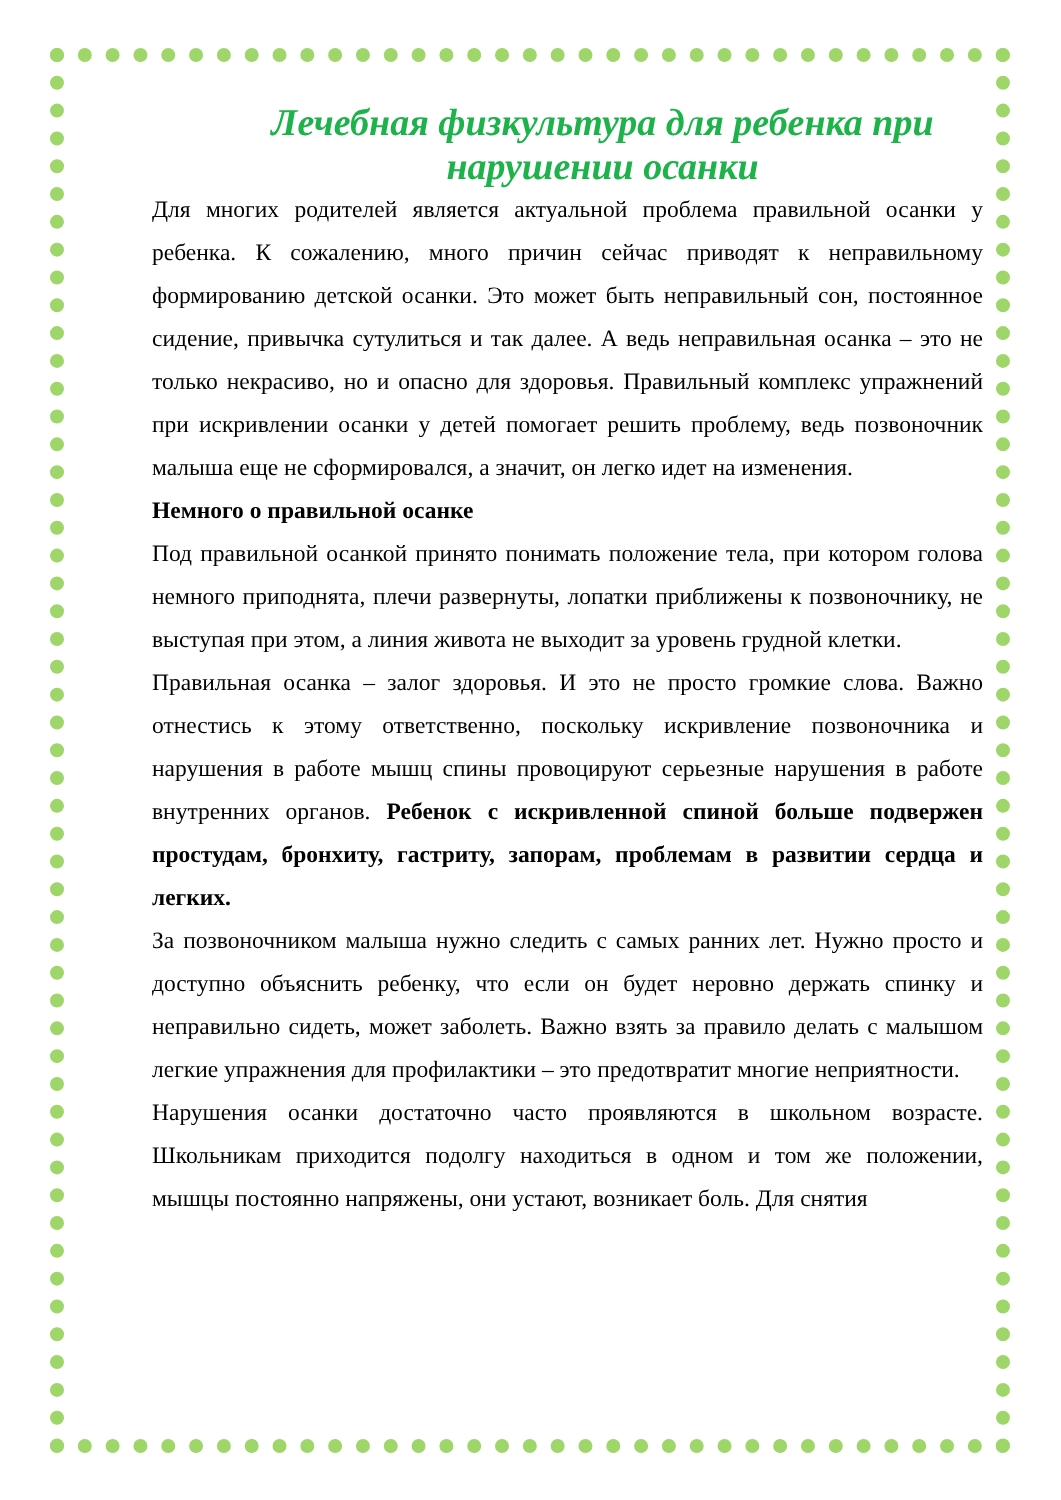Лечебная физкультура для ребенка при нарушении осанки
Для многих родителей является актуальной проблема правильной осанки у ребенка. К сожалению, много причин сейчас приводят к неправильному формированию детской осанки. Это может быть неправильный сон, постоянное сидение, привычка сутулиться и так далее. А ведь неправильная осанка – это не только некрасиво, но и опасно для здоровья. Правильный комплекс упражнений при искривлении осанки у детей помогает решить проблему, ведь позвоночник малыша еще не сформировался, а значит, он легко идет на изменения.
Немного о правильной осанке
Под правильной осанкой принято понимать положение тела, при котором голова немного приподнята, плечи развернуты, лопатки приближены к позвоночнику, не выступая при этом, а линия живота не выходит за уровень грудной клетки.
Правильная осанка – залог здоровья. И это не просто громкие слова. Важно отнестись к этому ответственно, поскольку искривление позвоночника и нарушения в работе мышц спины провоцируют серьезные нарушения в работе внутренних органов. Ребенок с искривленной спиной больше подвержен простудам, бронхиту, гастриту, запорам, проблемам в развитии сердца и легких.
За позвоночником малыша нужно следить с самых ранних лет. Нужно просто и доступно объяснить ребенку, что если он будет неровно держать спинку и неправильно сидеть, может заболеть. Важно взять за правило делать с малышом легкие упражнения для профилактики – это предотвратит многие неприятности.
Нарушения осанки достаточно часто проявляются в школьном возрасте. Школьникам приходится подолгу находиться в одном и том же положении, мышцы постоянно напряжены, они устают, возникает боль. Для снятия